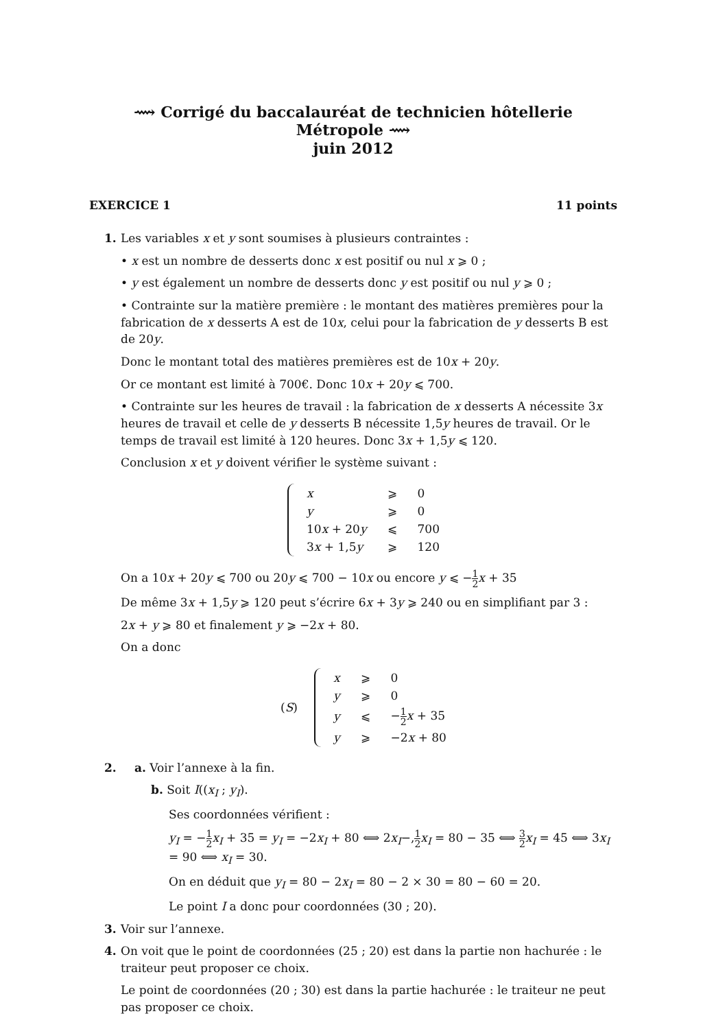⟿ Corrigé du baccalauréat de technicien hôtellerie Métropole ⟿
juin 2012
EXERCICE 1 11 points
1. Les variables x et y sont soumises à plusieurs contraintes :
• x est un nombre de desserts donc x est positif ou nul x ⩾ 0 ;
• y est également un nombre de desserts donc y est positif ou nul y ⩾ 0 ;
• Contrainte sur la matière première : le montant des matières premières pour la fabrication de x desserts A est de 10x, celui pour la fabrication de y desserts B est de 20y.
Donc le montant total des matières premières est de 10x + 20y.
Or ce montant est limité à 700€. Donc 10x + 20y ⩽ 700.
• Contrainte sur les heures de travail : la fabrication de x desserts A nécessite 3x heures de travail et celle de y desserts B nécessite 1,5y heures de travail. Or le temps de travail est limité à 120 heures. Donc 3x + 1,5y ⩽ 120.
Conclusion x et y doivent vérifier le système suivant :
| x | ⩾ | 0 |
| y | ⩾ | 0 |
| 10 x + 20 y | ⩽ | 700 |
| 3 x + 1,5 y | ⩾ | 120 |
On a 10x + 20y ⩽ 700 ou 20y ⩽ 700 − 10x ou encore y ⩽ −1 2 x + 35
De même 3x + 1,5y ⩾ 120 peut s’écrire 6x + 3y ⩾ 240 ou en simplifiant par 3 :
2x + y ⩾ 80 et finalement y ⩾ −2x + 80.
On a donc
(S)
| x | ⩾ | 0 |
| y | ⩾ | 0 |
| y | ⩽ | − 1 2 x + 35 |
| y | ⩾ | −2 x + 80 |
2. a. Voir l’annexe à la fin.
b. Soit I((x<sub>I</sub> ; y<sub>I</sub>).
Ses coordonnées vérifient :
y<sub>I</sub> = −1 2 x<sub>I</sub> + 35 = y<sub>I</sub> = −2x<sub>I</sub> + 80 ⟺ 2x<sub>I</sub>−,1 2 x<sub>I</sub> = 80 − 35 ⟺ 3 2 x<sub>I</sub> = 45 ⟺ 3x<sub>I</sub> = 90 ⟺ x<sub>I</sub> = 30.
On en déduit que y<sub>I</sub> = 80 − 2x<sub>I</sub> = 80 − 2 × 30 = 80 − 60 = 20.
Le point I a donc pour coordonnées (30 ; 20).
3. Voir sur l’annexe.
4. On voit que le point de coordonnées (25 ; 20) est dans la partie non hachurée : le traiteur peut proposer ce choix.
Le point de coordonnées (20 ; 30) est dans la partie hachurée : le traiteur ne peut pas proposer ce choix.